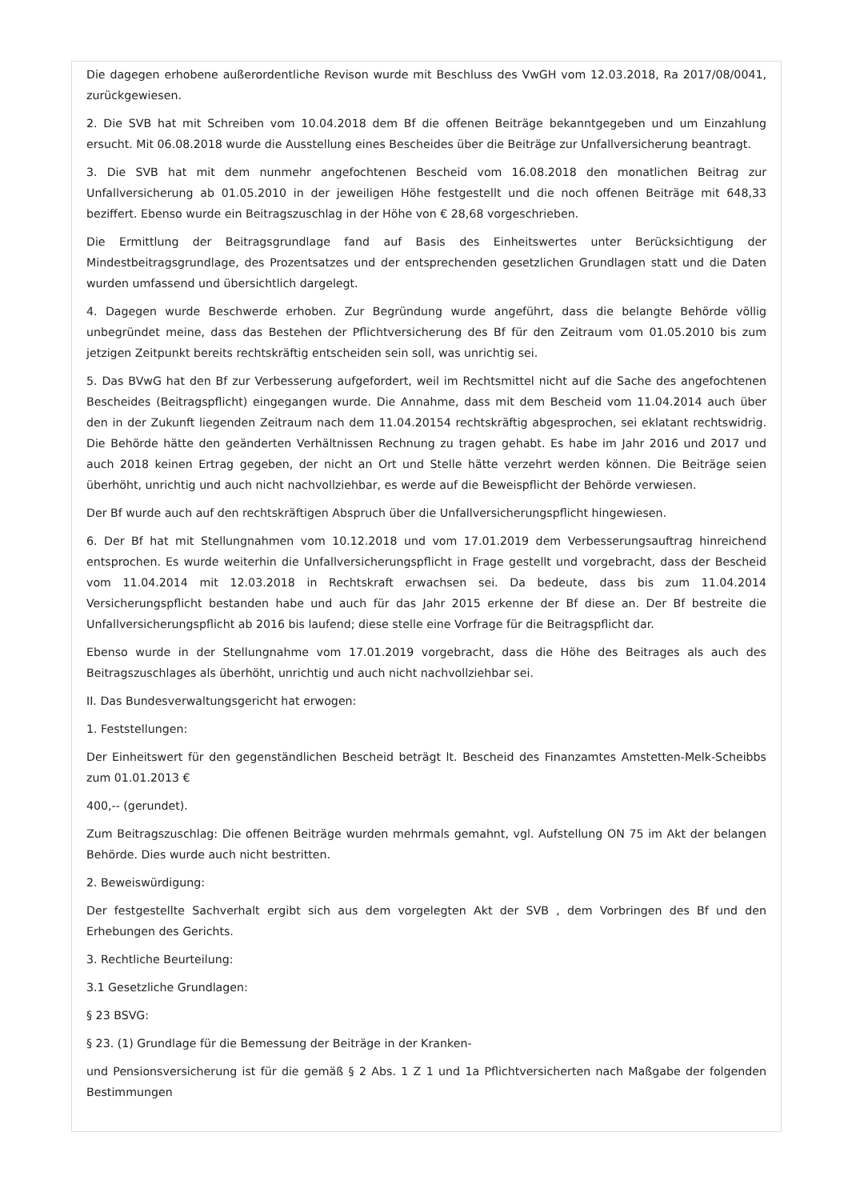Die dagegen erhobene außerordentliche Revison wurde mit Beschluss des VwGH vom 12.03.2018, Ra 2017/08/0041, zurückgewiesen.
2. Die SVB hat mit Schreiben vom 10.04.2018 dem Bf die offenen Beiträge bekanntgegeben und um Einzahlung ersucht. Mit 06.08.2018 wurde die Ausstellung eines Bescheides über die Beiträge zur Unfallversicherung beantragt.
3. Die SVB hat mit dem nunmehr angefochtenen Bescheid vom 16.08.2018 den monatlichen Beitrag zur Unfallversicherung ab 01.05.2010 in der jeweiligen Höhe festgestellt und die noch offenen Beiträge mit 648,33 beziffert. Ebenso wurde ein Beitragszuschlag in der Höhe von € 28,68 vorgeschrieben.
Die Ermittlung der Beitragsgrundlage fand auf Basis des Einheitswertes unter Berücksichtigung der Mindestbeitragsgrundlage, des Prozentsatzes und der entsprechenden gesetzlichen Grundlagen statt und die Daten wurden umfassend und übersichtlich dargelegt.
4. Dagegen wurde Beschwerde erhoben. Zur Begründung wurde angeführt, dass die belangte Behörde völlig unbegründet meine, dass das Bestehen der Pflichtversicherung des Bf für den Zeitraum vom 01.05.2010 bis zum jetzigen Zeitpunkt bereits rechtskräftig entscheiden sein soll, was unrichtig sei.
5. Das BVwG hat den Bf zur Verbesserung aufgefordert, weil im Rechtsmittel nicht auf die Sache des angefochtenen Bescheides (Beitragspflicht) eingegangen wurde. Die Annahme, dass mit dem Bescheid vom 11.04.2014 auch über den in der Zukunft liegenden Zeitraum nach dem 11.04.20154 rechtskräftig abgesprochen, sei eklatant rechtswidrig. Die Behörde hätte den geänderten Verhältnissen Rechnung zu tragen gehabt. Es habe im Jahr 2016 und 2017 und auch 2018 keinen Ertrag gegeben, der nicht an Ort und Stelle hätte verzehrt werden können. Die Beiträge seien überhöht, unrichtig und auch nicht nachvollziehbar, es werde auf die Beweispflicht der Behörde verwiesen.
Der Bf wurde auch auf den rechtskräftigen Abspruch über die Unfallversicherungspflicht hingewiesen.
6. Der Bf hat mit Stellungnahmen vom 10.12.2018 und vom 17.01.2019 dem Verbesserungsauftrag hinreichend entsprochen. Es wurde weiterhin die Unfallversicherungspflicht in Frage gestellt und vorgebracht, dass der Bescheid vom 11.04.2014 mit 12.03.2018 in Rechtskraft erwachsen sei. Da bedeute, dass bis zum 11.04.2014 Versicherungspflicht bestanden habe und auch für das Jahr 2015 erkenne der Bf diese an. Der Bf bestreite die Unfallversicherungspflicht ab 2016 bis laufend; diese stelle eine Vorfrage für die Beitragspflicht dar.
Ebenso wurde in der Stellungnahme vom 17.01.2019 vorgebracht, dass die Höhe des Beitrages als auch des Beitragszuschlages als überhöht, unrichtig und auch nicht nachvollziehbar sei.
II. Das Bundesverwaltungsgericht hat erwogen:
1. Feststellungen:
Der Einheitswert für den gegenständlichen Bescheid beträgt lt. Bescheid des Finanzamtes Amstetten-Melk-Scheibbs zum 01.01.2013 €
400,-- (gerundet).
Zum Beitragszuschlag: Die offenen Beiträge wurden mehrmals gemahnt, vgl. Aufstellung ON 75 im Akt der belangen Behörde. Dies wurde auch nicht bestritten.
2. Beweiswürdigung:
Der festgestellte Sachverhalt ergibt sich aus dem vorgelegten Akt der SVB , dem Vorbringen des Bf und den Erhebungen des Gerichts.
3. Rechtliche Beurteilung:
3.1 Gesetzliche Grundlagen:
§ 23 BSVG:
§ 23. (1) Grundlage für die Bemessung der Beiträge in der Kranken-
und Pensionsversicherung ist für die gemäß § 2 Abs. 1 Z 1 und 1a Pflichtversicherten nach Maßgabe der folgenden Bestimmungen